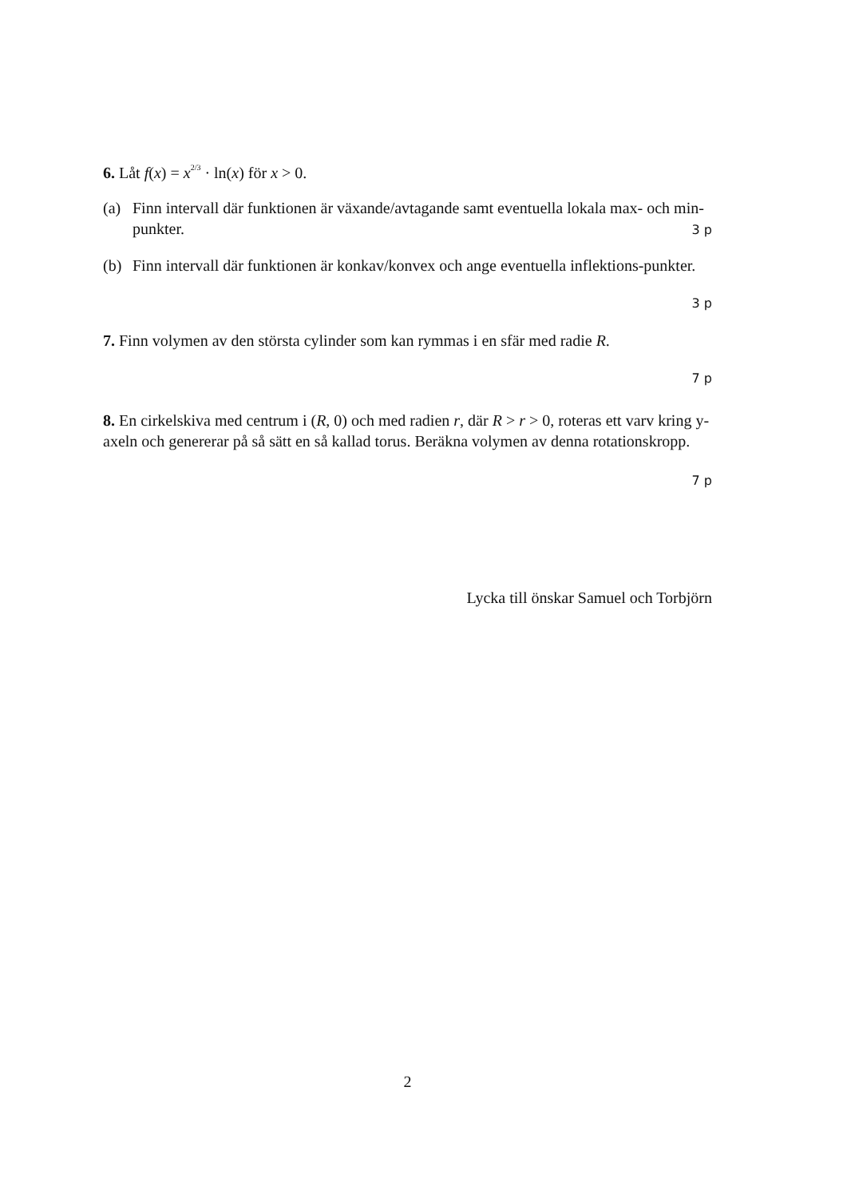6. Låt f(x) = x<sup>2/3</sup> · ln(x) för x > 0.
(a) Finn intervall där funktionen är växande/avtagande samt eventuella lokala max- och min-punkter.
3 p
(b) Finn intervall där funktionen är konkav/konvex och ange eventuella inflektions-punkter.
3 p
7. Finn volymen av den största cylinder som kan rymmas i en sfär med radie R.
7 p
8. En cirkelskiva med centrum i (R, 0) och med radien r, där R > r > 0, roteras ett varv kring y-axeln och genererar på så sätt en så kallad torus. Beräkna volymen av denna rotationskropp.
7 p
Lycka till önskar Samuel och Torbjörn
2